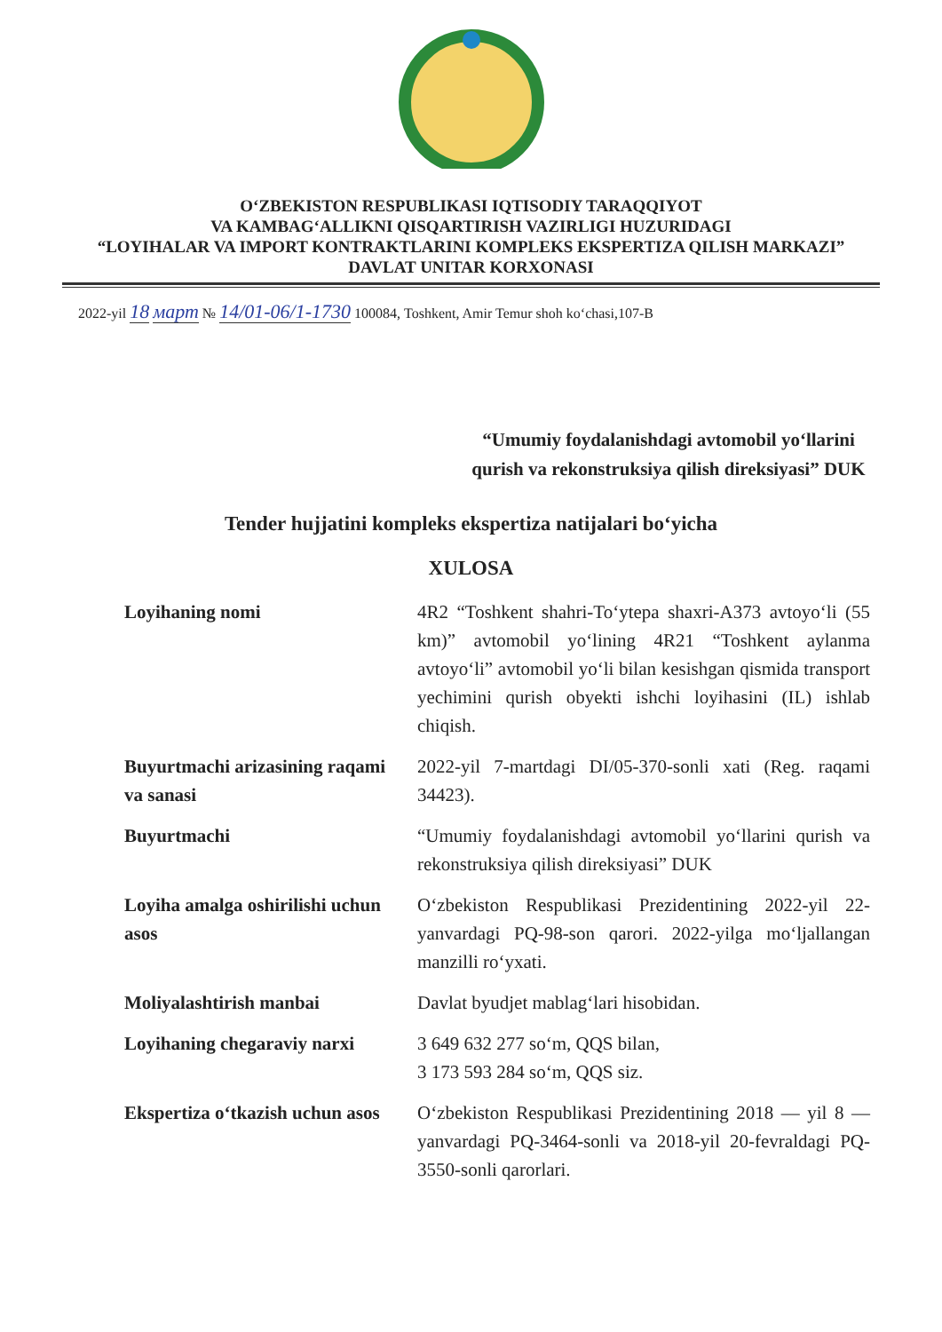O‘ZBEKISTON RESPUBLIKASI IQTISODIY TARAQQIYOT
VA KAMBAG‘ALLIKNI QISQARTIRISH VAZIRLIGI HUZURIDAGI
“LOYIHALAR VA IMPORT KONTRAKTLARINI KOMPLEKS EKSPERTIZA QILISH MARKAZI”
DAVLAT UNITAR KORXONASI
2022-yil 18 март № 14/01-06/1-1730 100084, Toshkent, Amir Temur shoh ko‘chasi,107-B
“Umumiy foydalanishdagi avtomobil yo‘llarini qurish va rekonstruksiya qilish direksiyasi” DUK
Tender hujjatini kompleks ekspertiza natijalari bo‘yicha
XULOSA
| Loyihaning nomi | 4R2 “Toshkent shahri-To‘ytepa shaxri-A373 avtoyo‘li (55 km)” avtomobil yo‘lining 4R21 “Toshkent aylanma avtoyo‘li” avtomobil yo‘li bilan kesishgan qismida transport yechimini qurish obyekti ishchi loyihasini (IL) ishlab chiqish. |
| Buyurtmachi arizasining raqami va sanasi | 2022-yil 7-martdagi DI/05-370-sonli xati (Reg. raqami 34423). |
| Buyurtmachi | “Umumiy foydalanishdagi avtomobil yo‘llarini qurish va rekonstruksiya qilish direksiyasi” DUK |
| Loyiha amalga oshirilishi uchun asos | O‘zbekiston Respublikasi Prezidentining 2022-yil 22-yanvardagi PQ-98-son qarori. 2022-yilga mo‘ljallangan manzilli ro‘yxati. |
| Moliyalashtirish manbai | Davlat byudjet mablag‘lari hisobidan. |
| Loyihaning chegaraviy narxi | 3 649 632 277 so‘m, QQS bilan, 3 173 593 284 so‘m, QQS siz. |
| Ekspertiza o‘tkazish uchun asos | O‘zbekiston Respublikasi Prezidentining 2018 — yil 8 — yanvardagi PQ-3464-sonli va 2018-yil 20-fevraldagi PQ-3550-sonli qarorlari. |